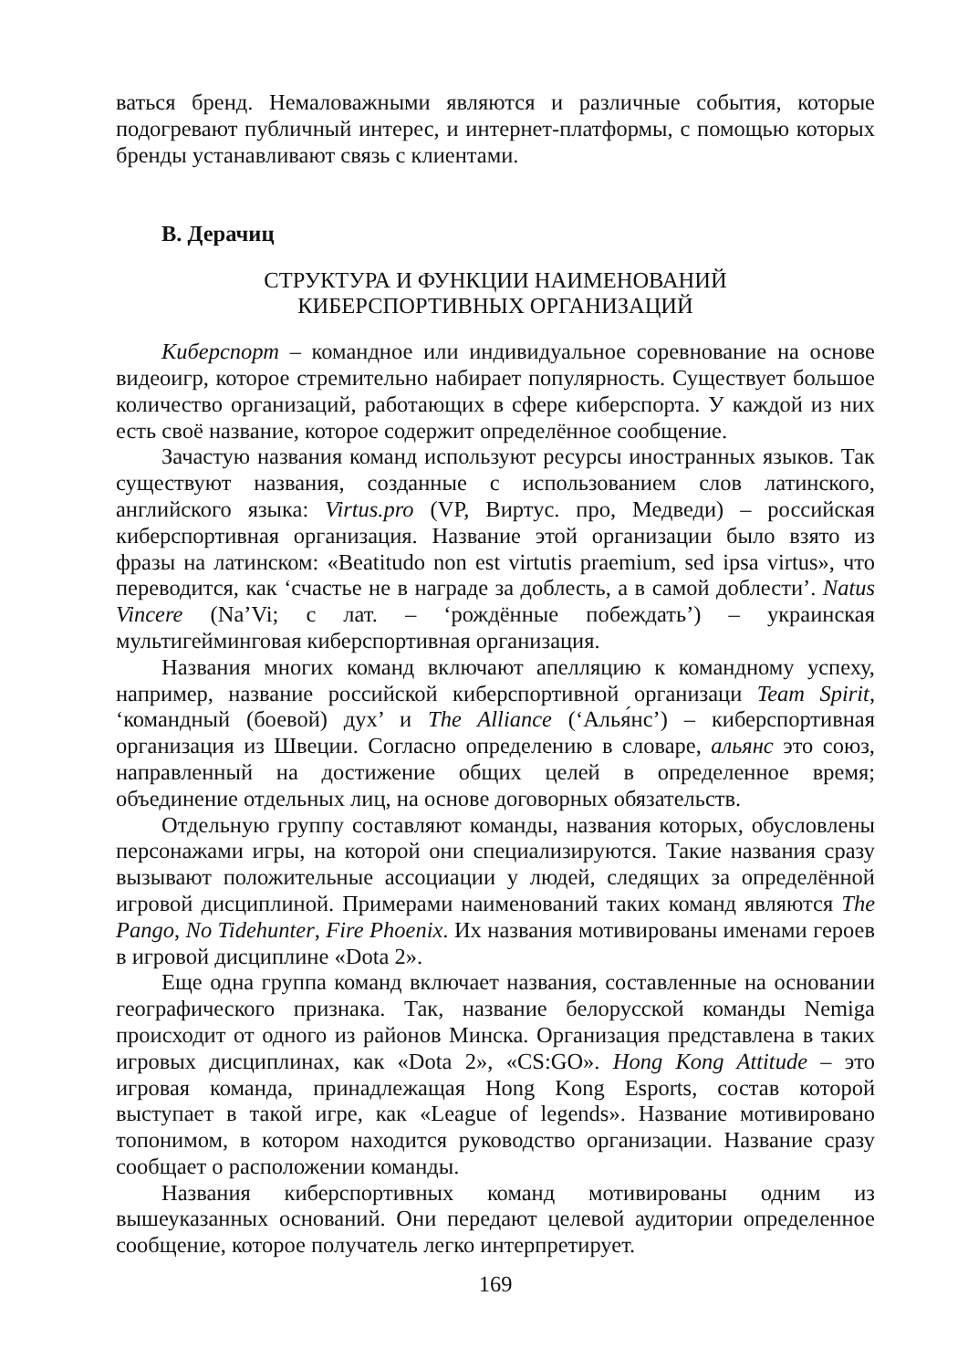ваться бренд. Немаловажными являются и различные события, которые подогревают публичный интерес, и интернет-платформы, с помощью которых бренды устанавливают связь с клиентами.
В. Дерачиц
СТРУКТУРА И ФУНКЦИИ НАИМЕНОВАНИЙ
КИБЕРСПОРТИВНЫХ ОРГАНИЗАЦИЙ
Киберспорт – командное или индивидуальное соревнование на основе видеоигр, которое стремительно набирает популярность. Существует большое количество организаций, работающих в сфере киберспорта. У каждой из них есть своё название, которое содержит определённое сообщение.
Зачастую названия команд используют ресурсы иностранных языков. Так существуют названия, созданные с использованием слов латинского, английского языка: Virtus.pro (VP, Виртус. про, Медведи) – российская киберспортивная организация. Название этой организации было взято из фразы на латинском: «Beatitudo non est virtutis praemium, sed ipsa virtus», что переводится, как ‘счастье не в награде за доблесть, а в самой доблести’. Natus Vincere (Na’Vi; с лат. – ‘рождённые побеждать’) – украинская мультигейминговая киберспортивная организация.
Названия многих команд включают апелляцию к командному успеху, например, название российской киберспортивной организаци Team Spirit, ‘командный (боевой) дух’ и The Alliance (‘Алья́нс’) – киберспортивная организация из Швеции. Согласно определению в словаре, альянс это союз, направленный на достижение общих целей в определенное время; объединение отдельных лиц, на основе договорных обязательств.
Отдельную группу составляют команды, названия которых, обусловлены персонажами игры, на которой они специализируются. Такие названия сразу вызывают положительные ассоциации у людей, следящих за определённой игровой дисциплиной. Примерами наименований таких команд являются The Pango, No Tidehunter, Fire Phoenix. Их названия мотивированы именами героев в игровой дисциплине «Dota 2».
Еще одна группа команд включает названия, составленные на основании географического признака. Так, название белорусской команды Nemiga происходит от одного из районов Минска. Организация представлена в таких игровых дисциплинах, как «Dota 2», «CS:GO». Hong Kong Attitude – это игровая команда, принадлежащая Hong Kong Esports, состав которой выступает в такой игре, как «League of legends». Название мотивировано топонимом, в котором находится руководство организации. Название сразу сообщает о расположении команды.
Названия киберспортивных команд мотивированы одним из вышеуказанных оснований. Они передают целевой аудитории определенное сообщение, которое получатель легко интерпретирует.
169